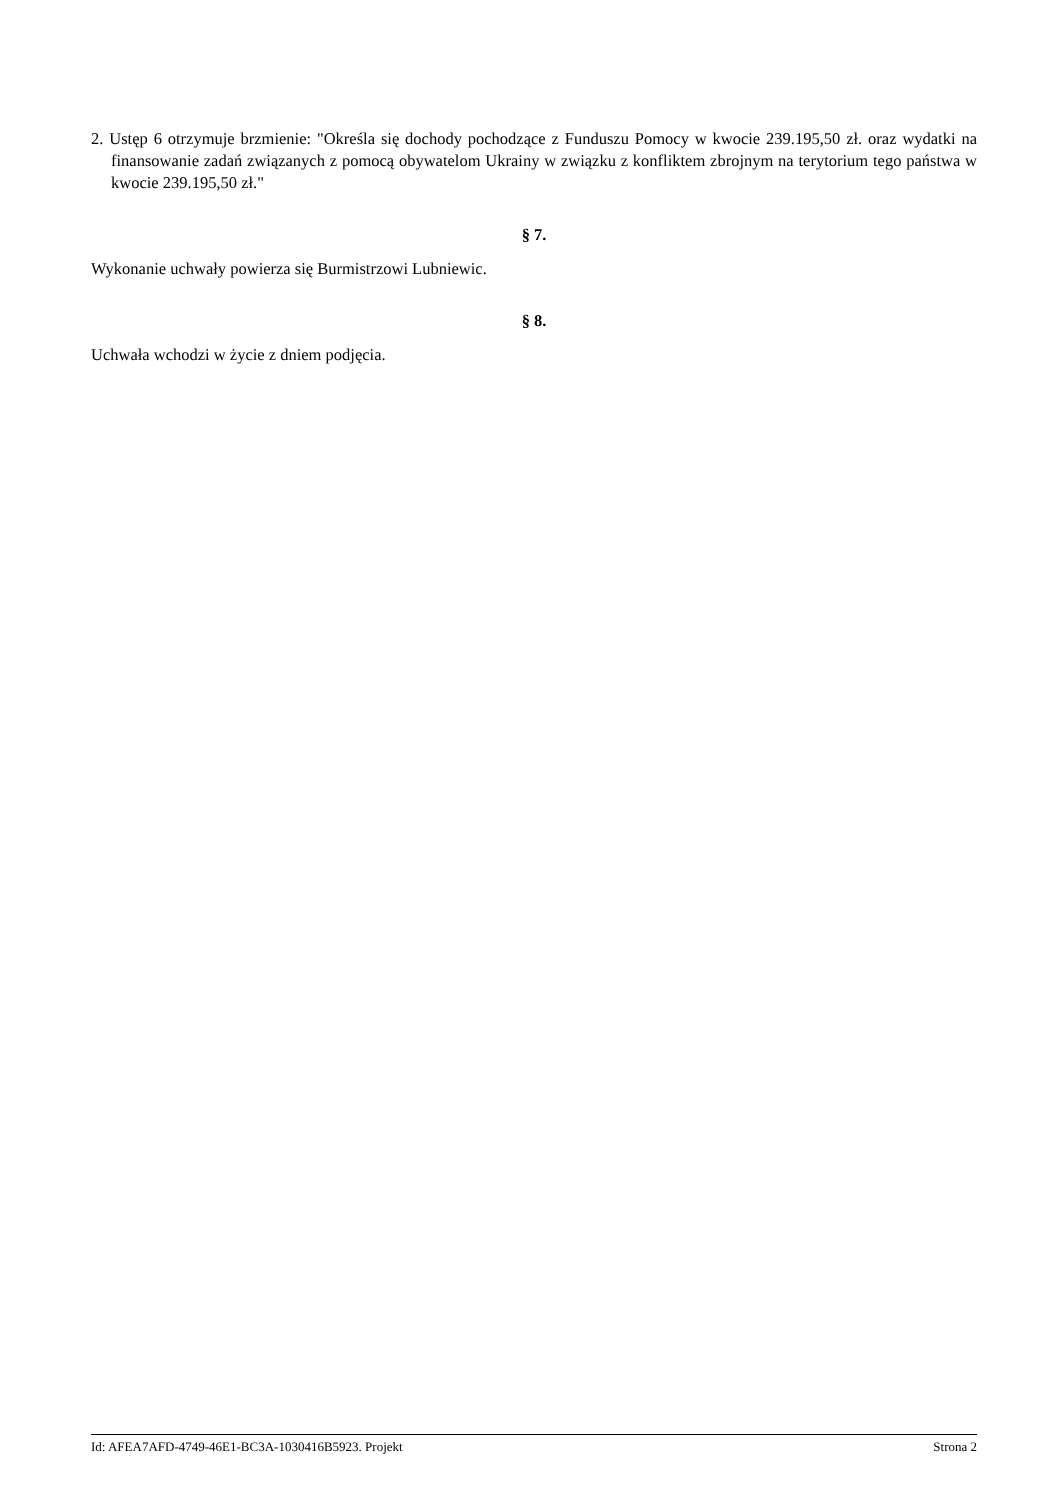2. Ustęp 6 otrzymuje brzmienie: "Określa się dochody pochodzące z Funduszu Pomocy w kwocie 239.195,50 zł. oraz wydatki na finansowanie zadań związanych z pomocą obywatelom Ukrainy w związku z konfliktem zbrojnym na terytorium tego państwa w kwocie 239.195,50 zł."
§ 7.
Wykonanie uchwały powierza się Burmistrzowi Lubniewic.
§ 8.
Uchwała wchodzi w życie z dniem podjęcia.
Id: AFEA7AFD-4749-46E1-BC3A-1030416B5923. Projekt Strona 2